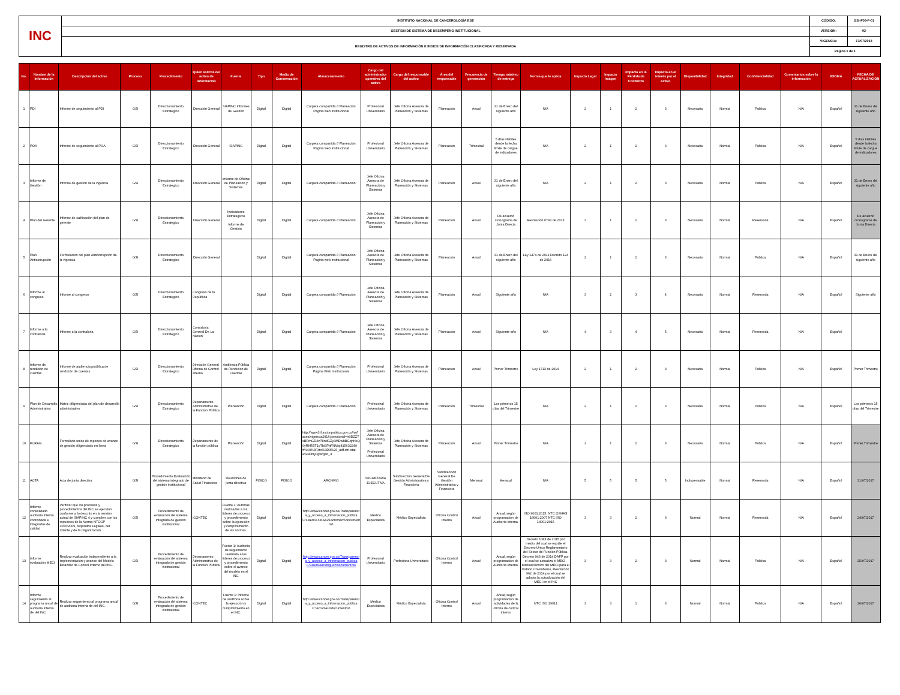| INC | INSTITUTO NACIONAL DE CANCEROLOGÍA ESE | CÓDIGO: | GSI-P09-F-01 |
| | GESTION DE SISTEMA DE DESEMPEÑO INSTITUCIONAL | VERSIÓN: | 02 |
| | REGISTRO DE ACTIVOS DE INFORMACIÓN E INDICE DE INFORMACIÓN CLASIFICADA Y RESERVADA | VIGENCIA: | 17/07/2014 |
| | | Página 1 de 1 | |
| No. | Nombre de la Información | Descripción del activo | Proceso | Procedimiento | Quien solicita del activo de información | Fuente | Tipo | Medio de Conservación | Almacenamiento | Cargo del administrador operativo del activo | Cargo del responsable del activo | Área del responsable | Frecuencia de generación | Tiempo máximo de entrega | Norma que le aplica | Impacto Legal | Impacto Imagen | Impacto en la Pérdida de Confianza | Impacto en el interés por el activo | Disponibilidad | Integridad | Confidencialidad | Comentarios sobre la información | IDIOMA | FECHA DE ACTUALIZACIÓN |
| --- | --- | --- | --- | --- | --- | --- | --- | --- | --- | --- | --- | --- | --- | --- | --- | --- | --- | --- | --- | --- | --- | --- | --- | --- | --- |
| 1 | PDI | Informe de seguimiento al PDI | GSI | Direccionamiento Estrategico | Dirección General | SIAPINC Informes de Gestión | Digital | Digital | Carpeta compartida // Planeación Pagina web Institucional | Profesional Universitario | Jefe Oficina Asesora de Planeación y Sistemas | Planeación | Anual | 31 de Enero del siguiente año | N/A | 2 | 1 | 2 | 3 | Necesaria | Normal | Pública | N/A | Español | 31 de Enero del siguiente año |
| 2 | POA | Informe de seguimiento al POA | GSI | Direccionamiento Estrategico | Dirección General | SIAPINC | Digital | Digital | Carpeta compartida // Planeación Pagina web Institucional | Profesional Universitario | Jefe Oficina Asesora de Planeación y Sistemas | Planeación | Trimestral | 5 días Habiles desde la fecha limite de cargue de indicadores | N/A | 2 | 1 | 2 | 3 | Necesaria | Normal | Pública | N/A | Español | 5 días Habiles desde la fecha limite de cargue de indicadores |
| 3 | Informe de Gestión | Informe de gestión de la vigencia | GSI | Direccionamiento Estrategico | Dirección General | Informe de Oficina de Planeación y Sistemas | Digital | Digital | Carpeta compartida // Planeación | Jefe Oficina Asesora de Planeación y Sistemas | Jefe Oficina Asesora de Planeación y Sistemas | Planeación | Anual | 31 de Enero del siguiente año | N/A | 2 | 1 | 2 | 3 | Necesaria | Normal | Pública | N/A | Español | 31 de Enero del siguiente año |
| 4 | Plan del Gerente | Informe de calificación del plan de gerente | GSI | Direccionamiento Estrategico | Dirección General | Indicadores Estrategicos Informe de Gestión | Digital | Digital | Carpeta compartida // Planeación | Jefe Oficina Asesora de Planeación y Sistemas | Jefe Oficina Asesora de Planeación y Sistemas | Planeación | Anual | De acuerdo cronograma de Junta Directa | Resolución 0743 de 2013 | 2 | 1 | 2 | 3 | Necesaria | Normal | Reservada | N/A | Español | De acuerdo cronograma de Junta Directa |
| 5 | Plan Anticorrupción | Formulación del plan Anticorrupción de la vigencia | GSI | Direccionamiento Estrategico | Dirección General | | Digital | Digital | Carpeta compartida // Planeación Pagina web Institucional | Jefe Oficina Asesora de Planeación y Sistemas | Jefe Oficina Asesora de Planeación y Sistemas | Planeación | Anual | 31 de Enero del siguiente año | Ley 1474 de 2011 Decreto 124 de 2016 | 2 | 1 | 2 | 3 | Necesaria | Normal | Pública | N/A | Español | 31 de Enero del siguiente año |
| 6 | Informe al congreso | Informe al congreso | GSI | Direccionamiento Estrategico | Congreso de la República | | Digital | Digital | Carpeta compartida // Planeación | Jefe Oficina Asesora de Planeación y Sistemas | Jefe Oficina Asesora de Planeación y Sistemas | Planeación | Anual | Siguiente año | N/A | 3 | 2 | 3 | 4 | Necesaria | Normal | Reservada | N/A | Español | Siguiente año |
| 7 | Informe a la contraloria | Informe a la contraloria | GSI | Direccionamiento Estrategico | Contraloria General De La Nación | | Digital | Digital | Carpeta compartida // Planeación | Jefe Oficina Asesora de Planeación y Sistemas | Jefe Oficina Asesora de Planeación y Sistemas | Planeación | Anual | Siguiente año | N/A | 4 | 3 | 4 | 5 | Necesaria | Normal | Reservada | N/A | Español | |
| 8 | Informe de rendición de cuentas | Informe de audiencia poública de rendición de cuentas | GSI | Direccionamiento Estrategico | Dirección General Oficina de Control Interno | Audiencia Pública de Rendición de Cuentas | Digital | Digital | Carpeta compartida // Planeación Pagina Web Institucional | Profesional Universitario | Jefe Oficina Asesora de Planeación y Sistemas | Planeación | Anual | Primer Trimestre | Ley 1712 de 2014 | 2 | 1 | 2 | 3 | Necesaria | Normal | Pública | N/A | Español | Primer Trimestre |
| 9 | Plan de Desarrollo Administrativo | Matriz diligenciada del plan de desarrollo administrativo | GSI | Direccionamiento Estrategico | Departamento Administrativo de la Función Pública | Planeación | Digital | Digital | Carpeta compartida // Planeación | Profesional Universitario | Jefe Oficina Asesora de Planeación y Sistemas | Planeación | Trimestral | Los primeros 15 días del Trimestre | N/A | 2 | 1 | 2 | 3 | Necesaria | Normal | Pública | N/A | Español | Los primeros 15 días del Trimestre |
| 10 | FURAG | Formulario unico de reportes de avance de gestión diligenciado en línea | GSI | Direccionamiento Estrategico | Departamento de la función pública | Planeación | Digital | Digital | http://www3.funcionpublica.gov.co/hs/faces/vigencia2016;jsessionid=h0DZZTsBRmGD4zP8ndGZy3MDwhBGqhHxQ0yRhRBT1yTbGPttFNMq!815632249#%40%3Fctx%3D3%26_adf.ctrl-state%3Dmy0gwrgan_3 | Jefe Oficina Asesora de Planeación y Sistemas Profesional Universitario | Jefe Oficina Asesora de Planeación y Sistemas | Planeación | Anual | Primer Trimestre | N/A | 2 | 1 | 2 | 3 | Necesaria | Normal | Pública | N/A | Español | Primer Trimestre |
| 11 | ACTA | Acta de junta directiva | GSI | Procedimiento Evaluación del sistema integrado de gestión institucional | Ministerio de Salud Financiera | Reuniones de junta directiva | FISICO | FISICO | ARCHIVO | SECRETARIA EJECUTIVA | Subdirección General De Gestión Administrativa y Financiera | Subdirección General De Gestión Administrativa y Financiera | Mensual | Mensual | N/A | 5 | 5 | 5 | 5 | Indispensable | Normal | Reservada | N/A | Español | 31/07/2017 |
| 12 | Informe consolidado auditoria interna combinada e integradas de calidad | Verificar que los procesos y procedimientos del INC se ejecutan conforme a lo descrito en la versión actual de SIAPINC 4 y cumplen con los requisitos de la Norma NTCGP 1000:2009, requisitos Legales, del Cliente y de la Organización. | GSI | Procedimiento de evaluación del sistema integrado de gestión institucional | ICONTEC | Fuente 1: Autorías realizadas a los líderes de proceso y procedimiento sobre la ejecución y cumplmimiento de las normas. | Digital | Digital | http://www.cancer.gov.co/Transparencia_y_acceso_a_informacion_publica C:\users\+X8:AA21acromero\documentos\ | Médico Especialista | Médico Especialista | Oficina Control Interno | Anual | Anual, según programación de Auditoría Interna. | ISO 9001:2015, NTC OSHAS 18001:2007 NTC ISO 14001:2015 | 3 | 3 | 2 | 3 | Normal | Normal | Reservada | N/A | Español | 24/07/2017 |
| 13 | Informe evaluación MECI | Realizar evaluación independiente a la implementación y avance del Modelo Estándar de Control Interno del INC. | GSI | Procedimiento de evaluación del sistema integrado de gestión institucional | Departamento Administrativo de la Función Pública | Fuente 1: Auditoria de seguimiento realizado a los líderes de proceso y procedimiento sobre el avance del modelo en el INC. | Digital | Digital | http://www.cancer.gov.co/Transparencia_y_acceso_a_informacion_publica C:\users\alrodriguez\documentos\ | Profesional Universitario | Profesiona Universitario | Oficina Control Interno | Anual | Anual, según programación de Auditoría Interna. | Decreto 1083 de 2015 por medio del cual se expide el Decreto Único Reglamentario del Sector de Función Pública. Decreto 943 de 2014 DAFP por el cual se actualiza el MECI, Manual técnico del MECI para el Estado Colombiano, Resolución 962 de 2014 por el cual se adopta la actualización del MECI en el INC | 3 | 3 | 2 | 3 | Normal | Normal | Pública | N/A | Español | 25/07/2017 |
| 14 | Informe seguimiento al programa anual de auditoria interna de del INC. | Realizar seguimiento al programa anual de auditoria Interna de del INC. | GSI | Procedimiento de evaluación del sistema integrado de gestión institucional | ICONTEC | Fuente 1: Informe de auditoria sobre la ejecución y cumplmimiento en el INC. | Digital | Digital | http://www.cancer.gov.co/Transparencia_y_acceso_a_informacion_publica C:\acromero\documentos\ | Médico Especialista | Médico Especialista | Oficina Control Interno | Anual | Anual, según programación de actividades de la oficina de control interno | NTC ISO 19011 | 3 | 3 | 1 | 3 | Normal | Normal | Pública | N/A | Español | 26/07/2017 |